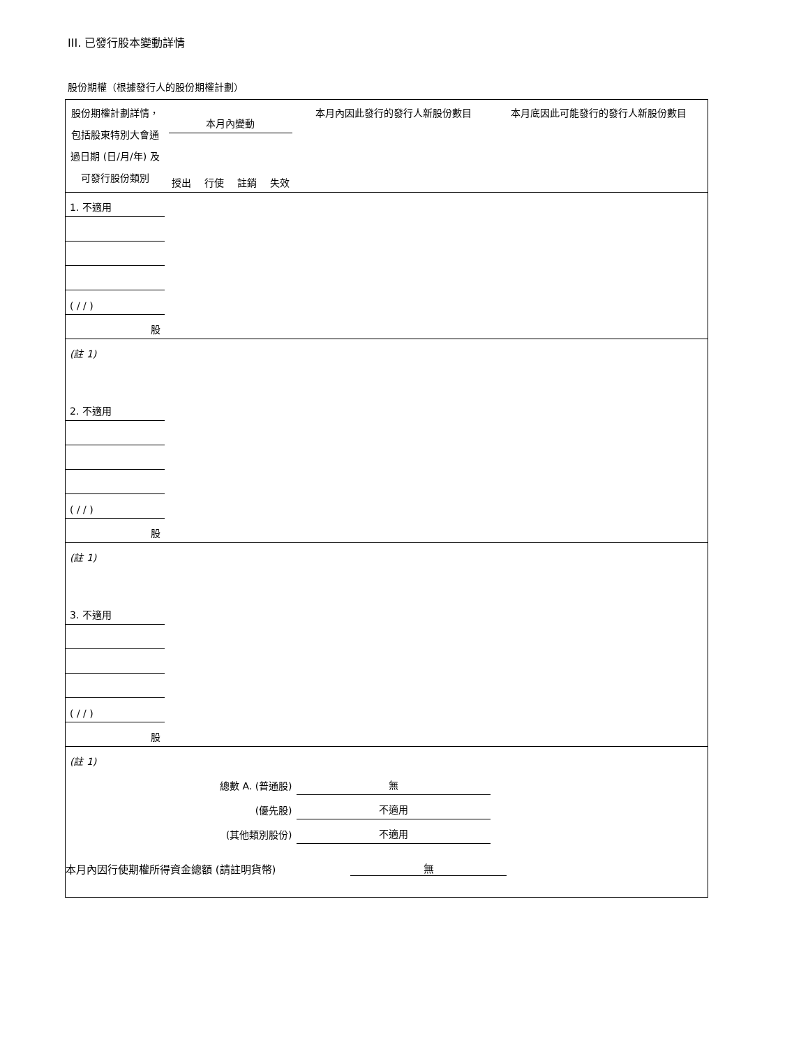III. 已發行股本變動詳情
股份期權（根據發行人的股份期權計劃）
| 股份期權計劃詳情，包括股東特別大會通過日期 (日/月/年) 及可發行股份類別 | 本月內變動 | | | | 本月內因此發行的發行人新股份數目 | 本月底因此可能發行的發行人新股份數目 |
| --- | --- | --- | --- | --- | --- | --- |
| | 授出 | 行使 | 註銷 | 失效 | | |
| 1. 不適用 | | | | | | |
| ( / / ) | | | | | | |
| 股 | | | | | | |
| (註 1) | | | | | | |
| 2. 不適用 | | | | | | |
| ( / / ) | | | | | | |
| 股 | | | | | | |
| (註 1) | | | | | | |
| 3. 不適用 | | | | | | |
| ( / / ) | | | | | | |
| 股 | | | | | | |
| (註 1) | | | | | | |
| 總數 A. (普通股) | | | | | 無 | |
| (優先股) | | | | | 不適用 | |
| (其他類別股份) | | | | | 不適用 | |
本月內因行使期權所得資金總額 (請註明貨幣) 無